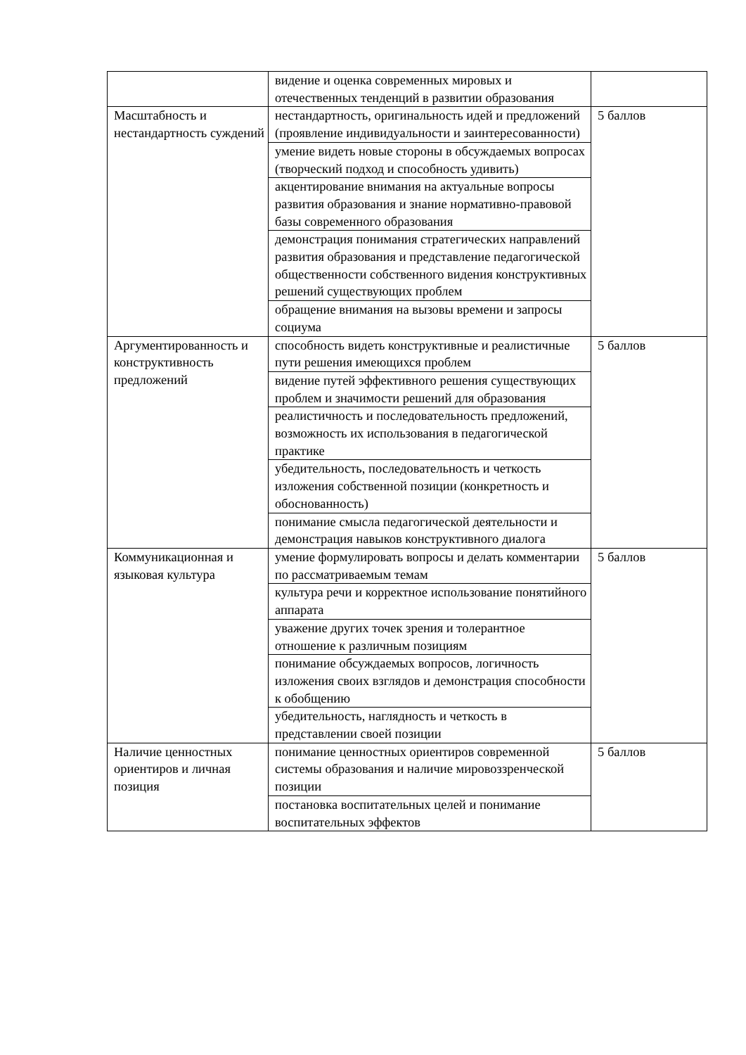| | видение и оценка современных мировых и отечественных тенденций в развитии образования | |
| Масштабность и нестандартность суждений | нестандартность, оригинальность идей и предложений (проявление индивидуальности и заинтересованности) | 5 баллов |
| | умение видеть новые стороны в обсуждаемых вопросах (творческий подход и способность удивить) | |
| | акцентирование внимания на актуальные вопросы развития образования и знание нормативно-правовой базы современного образования | |
| | демонстрация понимания стратегических направлений развития образования и представление педагогической общественности собственного видения конструктивных решений существующих проблем | |
| | обращение внимания на вызовы времени и запросы социума | |
| Аргументированность и конструктивность предложений | способность видеть конструктивные и реалистичные пути решения имеющихся проблем | 5 баллов |
| | видение путей эффективного решения существующих проблем и значимости решений для образования | |
| | реалистичность и последовательность предложений, возможность их использования в педагогической практике | |
| | убедительность, последовательность и четкость изложения собственной позиции (конкретность и обоснованность) | |
| | понимание смысла педагогической деятельности и демонстрация навыков конструктивного диалога | |
| Коммуникационная и языковая культура | умение формулировать вопросы и делать комментарии по рассматриваемым темам | 5 баллов |
| | культура речи и корректное использование понятийного аппарата | |
| | уважение других точек зрения и толерантное отношение к различным позициям | |
| | понимание обсуждаемых вопросов, логичность изложения своих взглядов и демонстрация способности к обобщению | |
| | убедительность, наглядность и четкость в представлении своей позиции | |
| Наличие ценностных ориентиров и личная позиция | понимание ценностных ориентиров современной системы образования и наличие мировоззренческой позиции | 5 баллов |
| | постановка воспитательных целей и понимание воспитательных эффектов | |